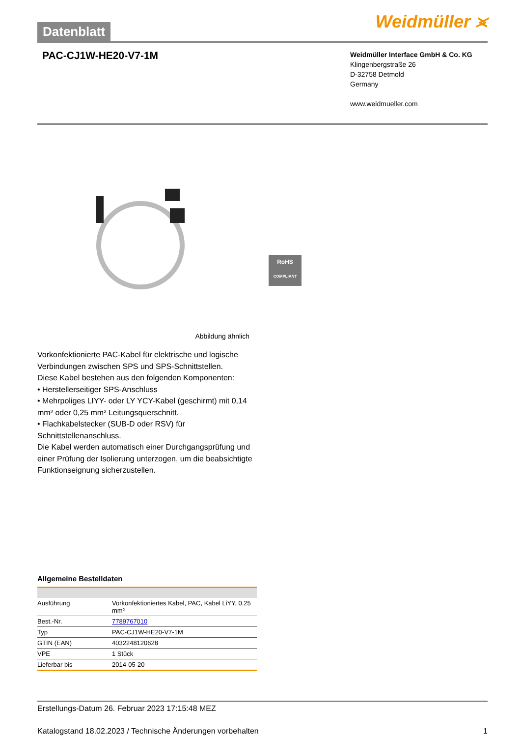Datenblatt
Weidmüller ⪤
PAC-CJ1W-HE20-V7-1M
Weidmüller Interface GmbH & Co. KG
Klingenbergstraße 26
D-32758 Detmold
Germany
www.weidmueller.com
RoHS
COMPLIANT
Abbildung ähnlich
Vorkonfektionierte PAC-Kabel für elektrische und logische Verbindungen zwischen SPS und SPS-Schnittstellen.
Diese Kabel bestehen aus den folgenden Komponenten:
• Herstellerseitiger SPS-Anschluss
• Mehrpoliges LIYY- oder LY YCY-Kabel (geschirmt) mit 0,14 mm² oder 0,25 mm² Leitungsquerschnitt.
• Flachkabelstecker (SUB-D oder RSV) für Schnittstellenanschluss.
Die Kabel werden automatisch einer Durchgangsprüfung und einer Prüfung der Isolierung unterzogen, um die beabsichtigte Funktionseignung sicherzustellen.
Allgemeine Bestelldaten
| Ausführung | Vorkonfektioniertes Kabel, PAC, Kabel LiYY, 0.25 mm² |
| Best.-Nr. | 7789767010 |
| Typ | PAC-CJ1W-HE20-V7-1M |
| GTIN (EAN) | 4032248120628 |
| VPE | 1 Stück |
| Lieferbar bis | 2014-05-20 |
Erstellungs-Datum 26. Februar 2023 17:15:48 MEZ
Katalogstand 18.02.2023 / Technische Änderungen vorbehalten 1